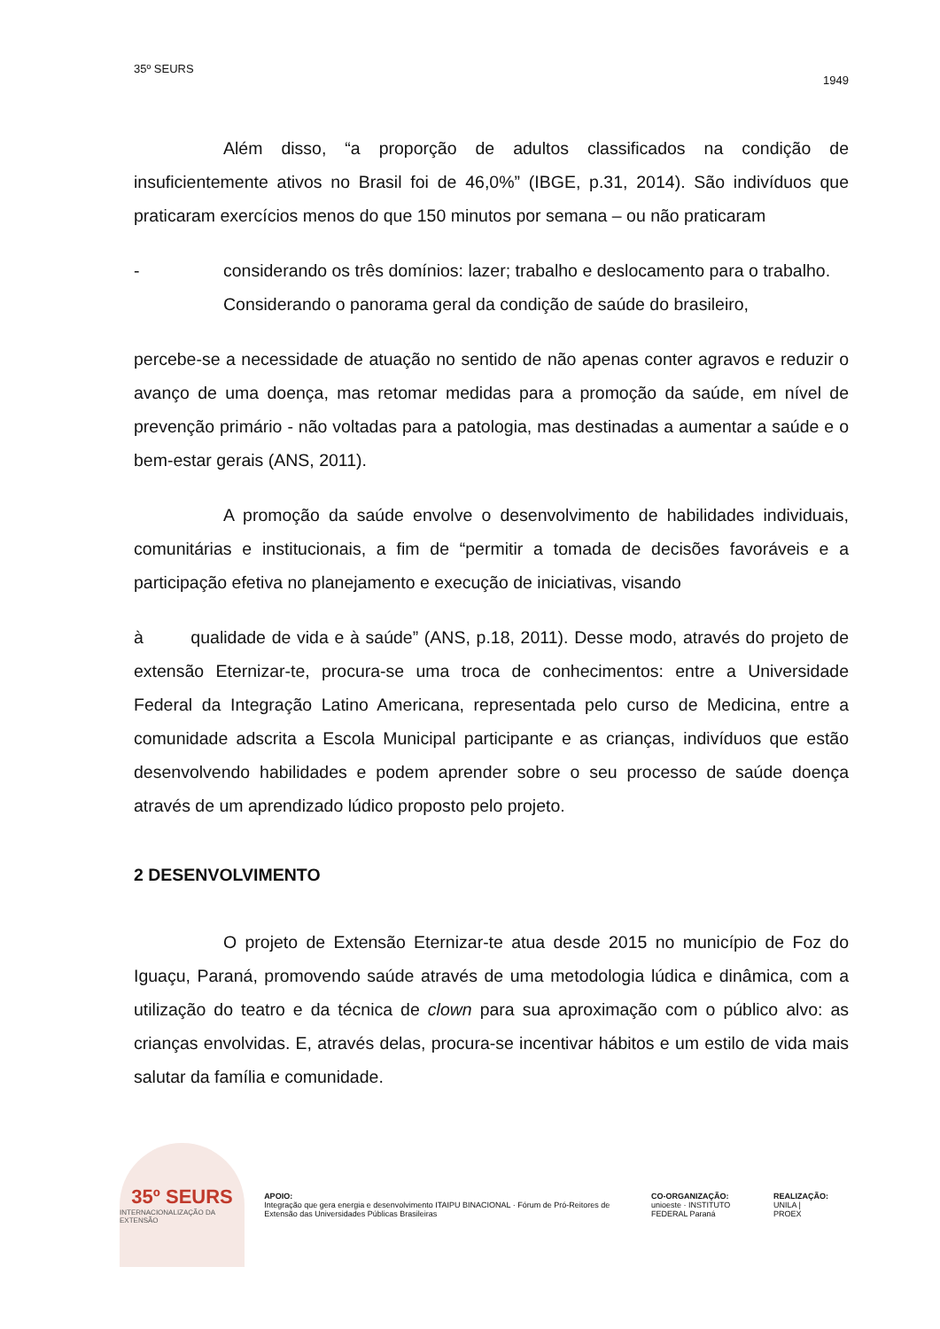35º SEURS
1949
Além disso, “a proporção de adultos classificados na condição de insuficientemente ativos no Brasil foi de 46,0%” (IBGE, p.31, 2014). São indivíduos que praticaram exercícios menos do que 150 minutos por semana – ou não praticaram
- considerando os três domínios: lazer; trabalho e deslocamento para o trabalho. Considerando o panorama geral da condição de saúde do brasileiro,
percebe-se a necessidade de atuação no sentido de não apenas conter agravos e reduzir o avanço de uma doença, mas retomar medidas para a promoção da saúde, em nível de prevenção primário - não voltadas para a patologia, mas destinadas a aumentar a saúde e o bem-estar gerais (ANS, 2011).
A promoção da saúde envolve o desenvolvimento de habilidades individuais, comunitárias e institucionais, a fim de “permitir a tomada de decisões favoráveis e a participação efetiva no planejamento e execução de iniciativas, visando
à qualidade de vida e à saúde” (ANS, p.18, 2011). Desse modo, através do projeto de extensão Eternizar-te, procura-se uma troca de conhecimentos: entre a Universidade Federal da Integração Latino Americana, representada pelo curso de Medicina, entre a comunidade adscrita a Escola Municipal participante e as crianças, indivíduos que estão desenvolvendo habilidades e podem aprender sobre o seu processo de saúde doença através de um aprendizado lúdico proposto pelo projeto.
2 DESENVOLVIMENTO
O projeto de Extensão Eternizar-te atua desde 2015 no município de Foz do Iguaçu, Paraná, promovendo saúde através de uma metodologia lúdica e dinâmica, com a utilização do teatro e da técnica de clown para sua aproximação com o público alvo: as crianças envolvidas. E, através delas, procura-se incentivar hábitos e um estilo de vida mais salutar da família e comunidade.
35º SEURS
INTERNACIONALIZAÇÃO DA EXTENSÃO
APOIO:
Integração que gera energia e desenvolvimento ITAIPU BINACIONAL · Fórum de Pró-Reitores de Extensão das Universidades Públicas Brasileiras
CO-ORGANIZAÇÃO:
unioeste · INSTITUTO FEDERAL Paraná
REALIZAÇÃO:
UNILA | PROEX